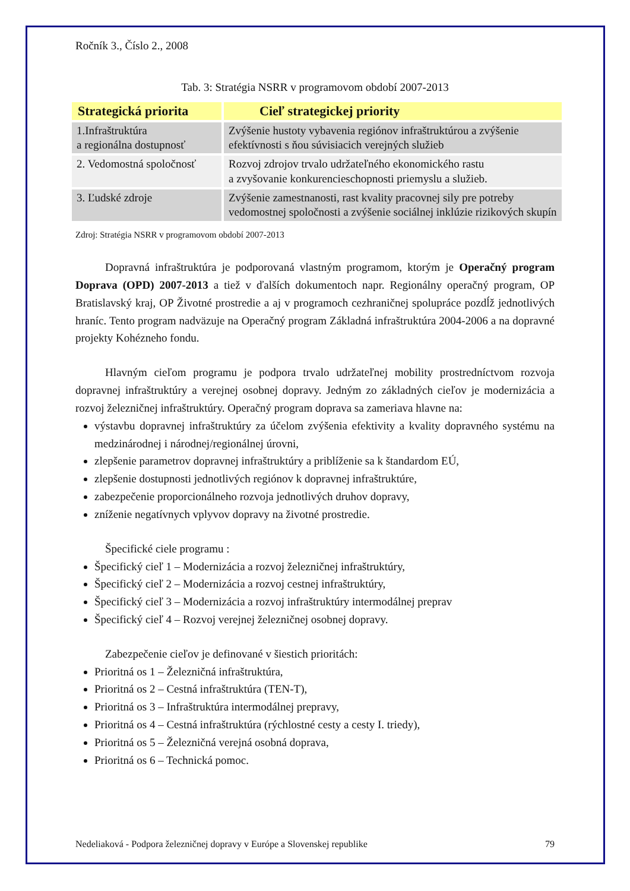Ročník 3., Číslo 2., 2008
Tab. 3: Stratégia NSRR v programovom období 2007-2013
| Strategická priorita | Cieľ strategickej priority |
| --- | --- |
| 1.Infraštruktúra a regionálna dostupnosť | Zvýšenie hustoty vybavenia regiónov infraštruktúrou a zvýšenie efektívnosti s ňou súvisiacich verejných služieb |
| 2. Vedomostná spoločnosť | Rozvoj zdrojov trvalo udržateľného ekonomického rastu a zvyšovanie konkurencieschopnosti priemyslu a služieb. |
| 3. Ľudské zdroje | Zvýšenie zamestnanosti, rast kvality pracovnej sily pre potreby vedomostnej spoločnosti a zvýšenie sociálnej inklúzie rizikových skupín |
Zdroj: Stratégia NSRR v programovom období 2007-2013
Dopravná infraštruktúra je podporovaná vlastným programom, ktorým je Operačný program Doprava (OPD) 2007-2013 a tiež v ďalších dokumentoch napr. Regionálny operačný program, OP Bratislavský kraj, OP Životné prostredie a aj v programoch cezhraničnej spolupráce pozdĺž jednotlivých hraníc. Tento program nadväzuje na Operačný program Základná infraštruktúra 2004-2006 a na dopravné projekty Kohézneho fondu.
Hlavným cieľom programu je podpora trvalo udržateľnej mobility prostredníctvom rozvoja dopravnej infraštruktúry a verejnej osobnej dopravy. Jedným zo základných cieľov je modernizácia a rozvoj železničnej infraštruktúry. Operačný program doprava sa zameriava hlavne na:
výstavbu dopravnej infraštruktúry za účelom zvýšenia efektivity a kvality dopravného systému na medzinárodnej i národnej/regionálnej úrovni,
zlepšenie parametrov dopravnej infraštruktúry a priblíženie sa k štandardom EÚ,
zlepšenie dostupnosti jednotlivých regiónov k dopravnej infraštruktúre,
zabezpečenie proporcionálneho rozvoja jednotlivých druhov dopravy,
zníženie negatívnych vplyvov dopravy na životné prostredie.
Špecifické ciele programu :
Špecifický cieľ 1 – Modernizácia a rozvoj železničnej infraštruktúry,
Špecifický cieľ 2 – Modernizácia a rozvoj cestnej infraštruktúry,
Špecifický cieľ 3 – Modernizácia a rozvoj infraštruktúry intermodálnej preprav
Špecifický cieľ 4 – Rozvoj verejnej železničnej osobnej dopravy.
Zabezpečenie cieľov je definované v šiestich prioritách:
Prioritná os 1 – Železničná infraštruktúra,
Prioritná os 2 – Cestná infraštruktúra (TEN-T),
Prioritná os 3 – Infraštruktúra intermodálnej prepravy,
Prioritná os 4 – Cestná infraštruktúra (rýchlostné cesty a cesty I. triedy),
Prioritná os 5 – Železničná verejná osobná doprava,
Prioritná os 6 – Technická pomoc.
Nedeliaková - Podpora železničnej dopravy v Európe a Slovenskej republike 79